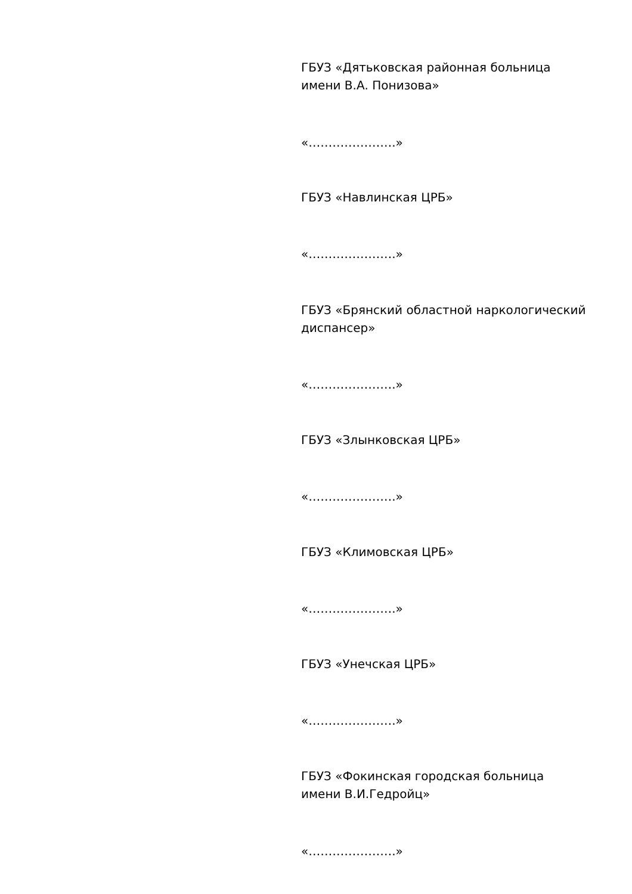ГБУЗ «Дятьковская районная больница
имени В.А. Понизова»
«………………….»
ГБУЗ «Навлинская ЦРБ»
«………………….»
ГБУЗ «Брянский областной наркологический
диспансер»
«………………….»
ГБУЗ «Злынковская ЦРБ»
«………………….»
ГБУЗ «Климовская ЦРБ»
«………………….»
ГБУЗ «Унечская ЦРБ»
«………………….»
ГБУЗ «Фокинская городская больница
имени В.И.Гедройц»
«………………….»